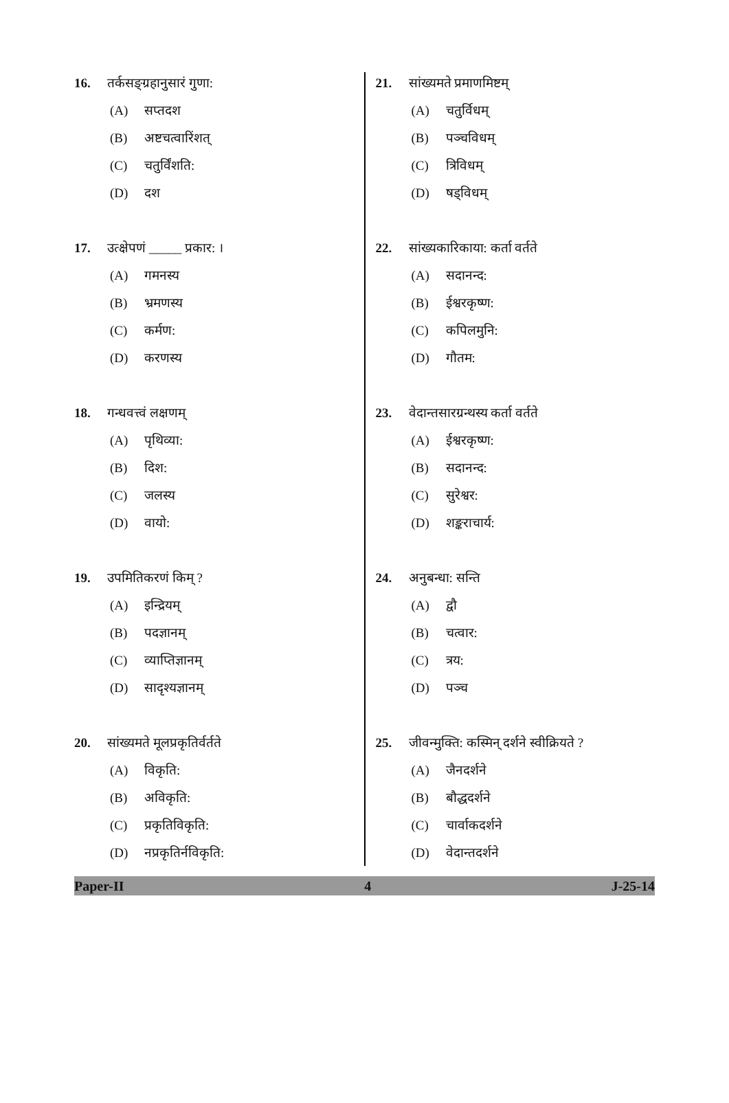16. तर्कसङ्ग्रहानुसारं गुणा:
(A) सप्तदश
(B) अष्टचत्वारिंशत्
(C) चतुर्विंशति:
(D) दश
17. उत्क्षेपणं _____ प्रकार: ।
(A) गमनस्य
(B) भ्रमणस्य
(C) कर्मण:
(D) करणस्य
18. गन्धवत्त्वं लक्षणम्
(A) पृथिव्या:
(B) दिश:
(C) जलस्य
(D) वायो:
19. उपमितिकरणं किम् ?
(A) इन्द्रियम्
(B) पदज्ञानम्
(C) व्याप्तिज्ञानम्
(D) सादृश्यज्ञानम्
20. सांख्यमते मूलप्रकृतिर्वर्तते
(A) विकृति:
(B) अविकृति:
(C) प्रकृतिविकृति:
(D) नप्रकृतिर्नविकृति:
21. सांख्यमते प्रमाणमिष्टम्
(A) चतुर्विधम्
(B) पञ्चविधम्
(C) त्रिविधम्
(D) षड्विधम्
22. सांख्यकारिकाया: कर्ता वर्तते
(A) सदानन्द:
(B) ईश्वरकृष्ण:
(C) कपिलमुनि:
(D) गौतम:
23. वेदान्तसारग्रन्थस्य कर्ता वर्तते
(A) ईश्वरकृष्ण:
(B) सदानन्द:
(C) सुरेश्वर:
(D) शङ्कराचार्य:
24. अनुबन्धा: सन्ति
(A) द्वौ
(B) चत्वार:
(C) त्रय:
(D) पञ्च
25. जीवन्मुक्ति: कस्मिन् दर्शने स्वीक्रियते ?
(A) जैनदर्शने
(B) बौद्धदर्शने
(C) चार्वाकदर्शने
(D) वेदान्तदर्शने
Paper-II 4 J-25-14